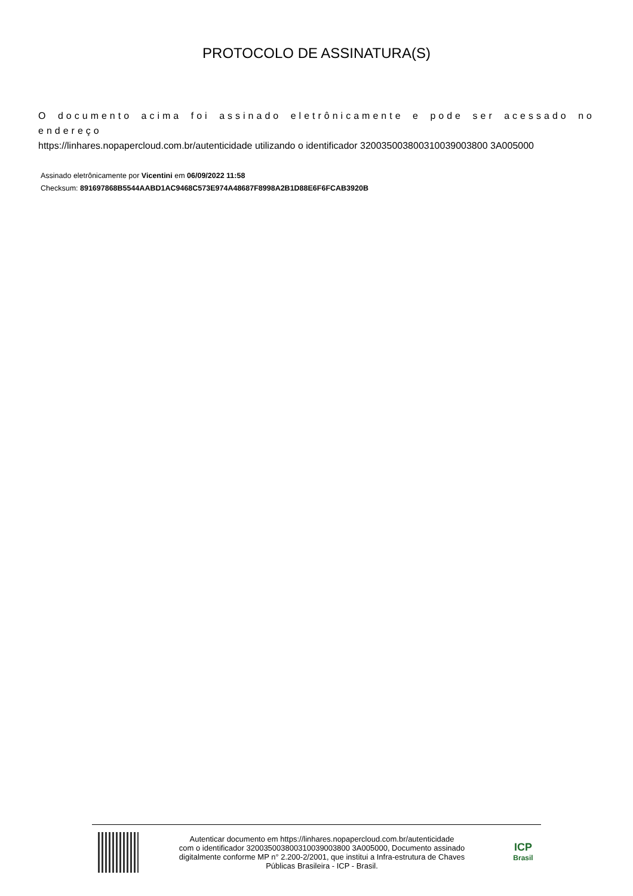PROTOCOLO DE ASSINATURA(S)
O documento acima foi assinado eletrônicamente e pode ser acessado no endereço
https://linhares.nopapercloud.com.br/autenticidade utilizando o identificador 320035003800310039003800 3A005000
Assinado eletrônicamente por Vicentini em 06/09/2022 11:58
Checksum: 891697868B5544AABD1AC9468C573E974A48687F8998A2B1D88E6F6FCAB3920B
Autenticar documento em https://linhares.nopapercloud.com.br/autenticidade
com o identificador 320035003800310039003800 3A005000, Documento assinado
digitalmente conforme MP n° 2.200-2/2001, que institui a Infra-estrutura de Chaves
Públicas Brasileira - ICP - Brasil.
ICP
Brasil